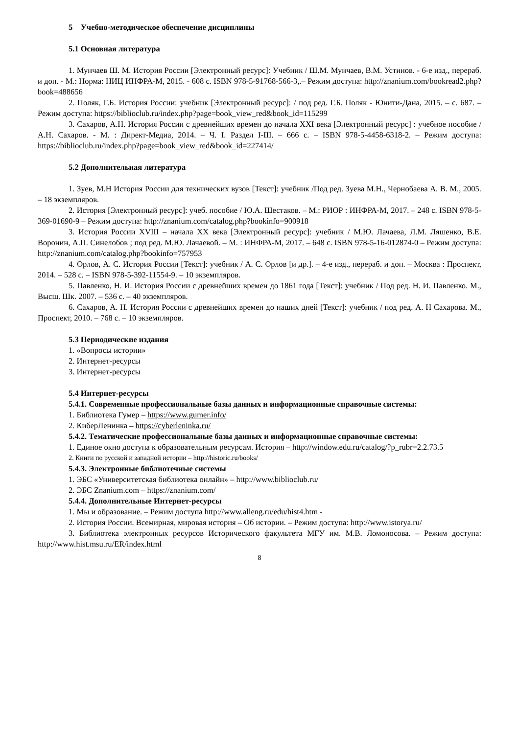5 Учебно-методическое обеспечение дисциплины
5.1 Основная литература
1. Мунчаев Ш. М. История России [Электронный ресурс]: Учебник / Ш.М. Мунчаев, В.М. Устинов. - 6-е изд., перераб. и доп. - М.: Норма: НИЦ ИНФРА-М, 2015. - 608 с. ISBN 978-5-91768-566-3,.– Режим доступа: http://znanium.com/bookread2.php?book=488656
2. Поляк, Г.Б. История России: учебник [Электронный ресурс]: / под ред. Г.Б. Поляк - Юнити-Дана, 2015. – с. 687. – Режим доступа: https://biblioclub.ru/index.php?page=book_view_red&book_id=115299
3. Сахаров, А.Н. История России с древнейших времен до начала XXI века [Электронный ресурс] : учебное пособие / А.Н. Сахаров. - М. : Директ-Медиа, 2014. – Ч. I. Раздел I-III. – 666 с. – ISBN 978-5-4458-6318-2. – Режим доступа: https://biblioclub.ru/index.php?page=book_view_red&book_id=227414/
5.2 Дополнительная литература
1. Зуев, М.Н История России для технических вузов [Текст]: учебник /Под ред. Зуева М.Н., Чернобаева А. В. М., 2005. – 18 экземпляров.
2. История [Электронный ресурс]: учеб. пособие / Ю.А. Шестаков. – М.: РИОР : ИНФРА-М, 2017. – 248 с. ISBN 978-5-369-01690-9 – Режим доступа: http://znanium.com/catalog.php?bookinfo=900918
3. История России XVIII – начала XX века [Электронный ресурс]: учебник / М.Ю. Лачаева, Л.М. Ляшенко, В.Е. Воронин, А.П. Синелобов ; под ред. М.Ю. Лачаевой. – М. : ИНФРА-М, 2017. – 648 с. ISBN 978-5-16-012874-0 – Режим доступа: http://znanium.com/catalog.php?bookinfo=757953
4. Орлов, А. С. История России [Текст]: учебник / А. С. Орлов [и др.]. – 4-е изд., перераб. и доп. – Москва : Проспект, 2014. – 528 с. – ISBN 978-5-392-11554-9. – 10 экземпляров.
5. Павленко, Н. И. История России с древнейших времен до 1861 года [Текст]: учебник / Под ред. Н. И. Павленко. М., Высш. Шк. 2007. – 536 с. – 40 экземпляров.
6. Сахаров, А. Н. История России с древнейших времен до наших дней [Текст]: учебник / под ред. А. Н Сахарова. М., Проспект, 2010. – 768 с. – 10 экземпляров.
5.3 Периодические издания
1. «Вопросы истории»
2. Интернет-ресурсы
3. Интернет-ресурсы
5.4 Интернет-ресурсы
5.4.1. Современные профессиональные базы данных и информационные справочные системы:
1. Библиотека Гумер – https://www.gumer.info/
2. КиберЛенинка – https://cyberleninka.ru/
5.4.2. Тематические профессиональные базы данных и информационные справочные системы:
1. Единое окно доступа к образовательным ресурсам. История – http://window.edu.ru/catalog/?p_rubr=2.2.73.5
2. Книги по русской и западной истории – http://historic.ru/books/
5.4.3. Электронные библиотечные системы
1. ЭБС «Университетская библиотека онлайн» – http://www.biblioclub.ru/
2. ЭБС Znanium.com – https://znanium.com/
5.4.4. Дополнительные Интернет-ресурсы
1. Мы и образование. – Режим доступа http://www.alleng.ru/edu/hist4.htm -
2. История России. Всемирная, мировая история – Об истории. – Режим доступа: http://www.istorya.ru/
3. Библиотека электронных ресурсов Исторического факультета МГУ им. М.В. Ломоносова. – Режим доступа: http://www.hist.msu.ru/ER/index.html
8